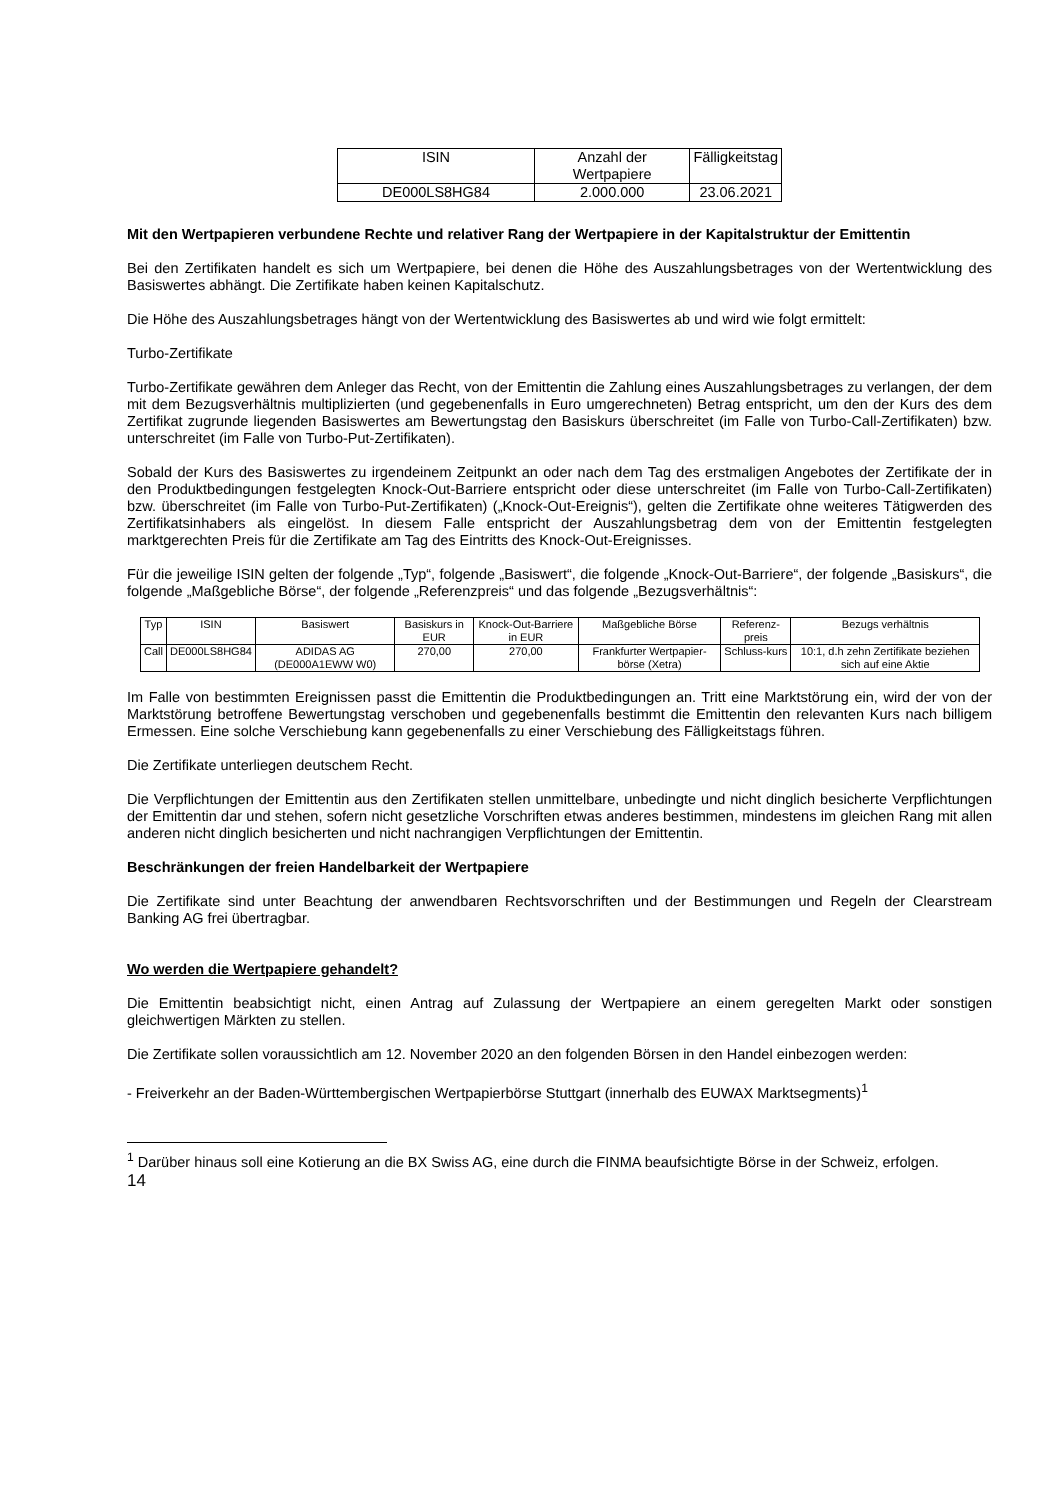| ISIN | Anzahl der Wertpapiere | Fälligkeitstag |
| --- | --- | --- |
| DE000LS8HG84 | 2.000.000 | 23.06.2021 |
Mit den Wertpapieren verbundene Rechte und relativer Rang der Wertpapiere in der Kapitalstruktur der Emittentin
Bei den Zertifikaten handelt es sich um Wertpapiere, bei denen die Höhe des Auszahlungsbetrages von der Wertentwicklung des Basiswertes abhängt. Die Zertifikate haben keinen Kapitalschutz.
Die Höhe des Auszahlungsbetrages hängt von der Wertentwicklung des Basiswertes ab und wird wie folgt ermittelt:
Turbo-Zertifikate
Turbo-Zertifikate gewähren dem Anleger das Recht, von der Emittentin die Zahlung eines Auszahlungsbetrages zu verlangen, der dem mit dem Bezugsverhältnis multiplizierten (und gegebenenfalls in Euro umgerechneten) Betrag entspricht, um den der Kurs des dem Zertifikat zugrunde liegenden Basiswertes am Bewertungstag den Basiskurs überschreitet (im Falle von Turbo-Call-Zertifikaten) bzw. unterschreitet (im Falle von Turbo-Put-Zertifikaten).
Sobald der Kurs des Basiswertes zu irgendeinem Zeitpunkt an oder nach dem Tag des erstmaligen Angebotes der Zertifikate der in den Produktbedingungen festgelegten Knock-Out-Barriere entspricht oder diese unterschreitet (im Falle von Turbo-Call-Zertifikaten) bzw. überschreitet (im Falle von Turbo-Put-Zertifikaten) („Knock-Out-Ereignis“), gelten die Zertifikate ohne weiteres Tätigwerden des Zertifikatsinhabers als eingelöst. In diesem Falle entspricht der Auszahlungsbetrag dem von der Emittentin festgelegten marktgerechten Preis für die Zertifikate am Tag des Eintritts des Knock-Out-Ereignisses.
Für die jeweilige ISIN gelten der folgende „Typ“, folgende „Basiswert“, die folgende „Knock-Out-Barriere“, der folgende „Basiskurs“, die folgende „Maßgebliche Börse“, der folgende „Referenzpreis“ und das folgende „Bezugsverhältnis“:
| Typ | ISIN | Basiswert | Basiskurs in EUR | Knock-Out-Barriere in EUR | Maßgebliche Börse | Referenz-preis | Bezugs verhältnis |
| --- | --- | --- | --- | --- | --- | --- | --- |
| Call | DE000LS8HG84 | ADIDAS AG (DE000A1EWW W0) | 270,00 | 270,00 | Frankfurter Wertpapier-börse (Xetra) | Schluss-kurs | 10:1, d.h zehn Zertifikate beziehen sich auf eine Aktie |
Im Falle von bestimmten Ereignissen passt die Emittentin die Produktbedingungen an. Tritt eine Marktstörung ein, wird der von der Marktstörung betroffene Bewertungstag verschoben und gegebenenfalls bestimmt die Emittentin den relevanten Kurs nach billigem Ermessen. Eine solche Verschiebung kann gegebenenfalls zu einer Verschiebung des Fälligkeitstags führen.
Die Zertifikate unterliegen deutschem Recht.
Die Verpflichtungen der Emittentin aus den Zertifikaten stellen unmittelbare, unbedingte und nicht dinglich besicherte Verpflichtungen der Emittentin dar und stehen, sofern nicht gesetzliche Vorschriften etwas anderes bestimmen, mindestens im gleichen Rang mit allen anderen nicht dinglich besicherten und nicht nachrangigen Verpflichtungen der Emittentin.
Beschränkungen der freien Handelbarkeit der Wertpapiere
Die Zertifikate sind unter Beachtung der anwendbaren Rechtsvorschriften und der Bestimmungen und Regeln der Clearstream Banking AG frei übertragbar.
Wo werden die Wertpapiere gehandelt?
Die Emittentin beabsichtigt nicht, einen Antrag auf Zulassung der Wertpapiere an einem geregelten Markt oder sonstigen gleichwertigen Märkten zu stellen.
Die Zertifikate sollen voraussichtlich am 12. November 2020 an den folgenden Börsen in den Handel einbezogen werden:
- Freiverkehr an der Baden-Württembergischen Wertpapierbörse Stuttgart (innerhalb des EUWAX Marktsegments)<sup>1</sup>
<sup>1</sup> Darüber hinaus soll eine Kotierung an die BX Swiss AG, eine durch die FINMA beaufsichtigte Börse in der Schweiz, erfolgen.
14